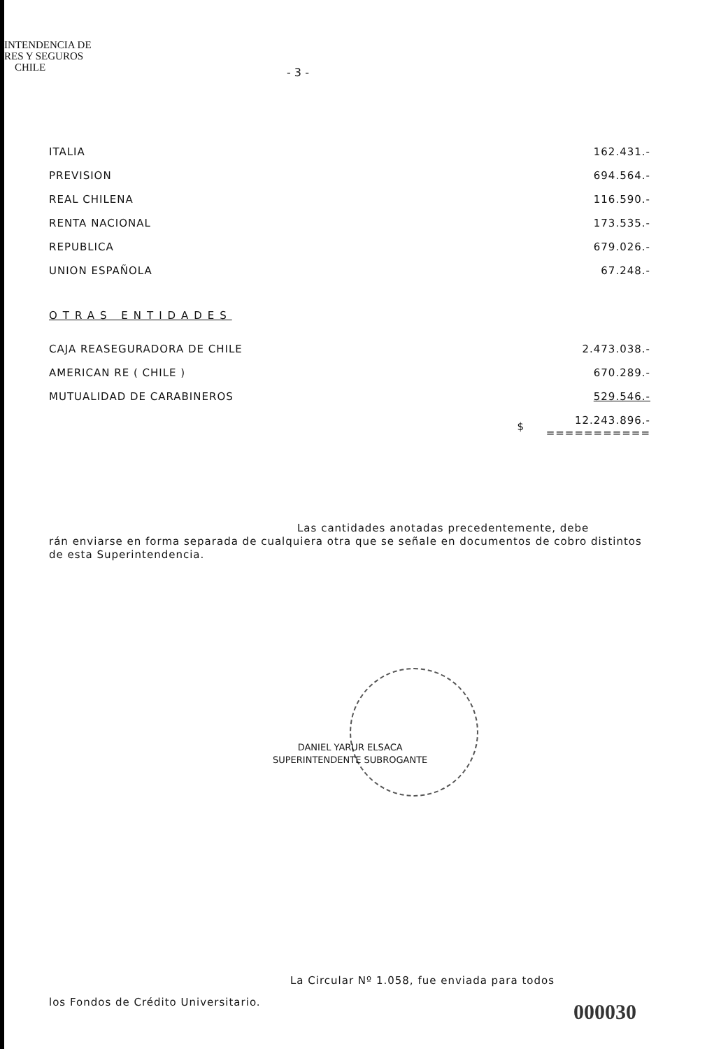INTENDENCIA DE
RES Y SEGUROS
CHILE
- 3 -
| ITALIA | | 162.431.- |
| PREVISION | | 694.564.- |
| REAL CHILENA | | 116.590.- |
| RENTA NACIONAL | | 173.535.- |
| REPUBLICA | | 679.026.- |
| UNION ESPAÑOLA | | 67.248.- |
OTRAS ENTIDADES
| CAJA REASEGURADORA DE CHILE | | 2.473.038.- |
| AMERICAN RE ( CHILE ) | | 670.289.- |
| MUTUALIDAD DE CARABINEROS | | 529.546.- |
| | $ | 12.243.896.- =========== |
Las cantidades anotadas precedentemente, debe
rán enviarse en forma separada de cualquiera otra que se señale en documentos de cobro distintos de esta Superintendencia.
La Circular Nº 1.058, fue enviada para todos
los Fondos de Crédito Universitario.
DANIEL YARUR ELSACA
SUPERINTENDENTE SUBROGANTE
000030